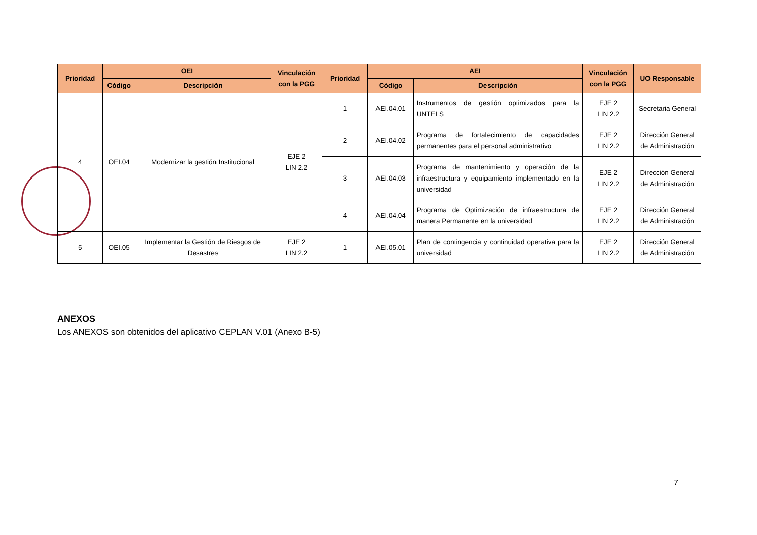| Prioridad | OEI | | Vinculación con la PGG | Prioridad | AEI | | Vinculación con la PGG | UO Responsable |
| --- | --- | --- | --- | --- | --- | --- | --- | --- |
| | Código | Descripción | | | Código | Descripción | | |
| 4 | OEI.04 | Modernizar la gestión Institucional | EJE 2 LIN 2.2 | 1 | AEI.04.01 | Instrumentos de gestión optimizados para la UNTELS | EJE 2 LIN 2.2 | Secretaria General |
| | | | | 2 | AEI.04.02 | Programa de fortalecimiento de capacidades permanentes para el personal administrativo | EJE 2 LIN 2.2 | Dirección General de Administración |
| | | | | 3 | AEI.04.03 | Programa de mantenimiento y operación de la infraestructura y equipamiento implementado en la universidad | EJE 2 LIN 2.2 | Dirección General de Administración |
| | | | | 4 | AEI.04.04 | Programa de Optimización de infraestructura de manera Permanente en la universidad | EJE 2 LIN 2.2 | Dirección General de Administración |
| 5 | OEI.05 | Implementar la Gestión de Riesgos de Desastres | EJE 2 LIN 2.2 | 1 | AEI.05.01 | Plan de contingencia y continuidad operativa para la universidad | EJE 2 LIN 2.2 | Dirección General de Administración |
ANEXOS
Los ANEXOS son obtenidos del aplicativo CEPLAN V.01 (Anexo B-5)
7